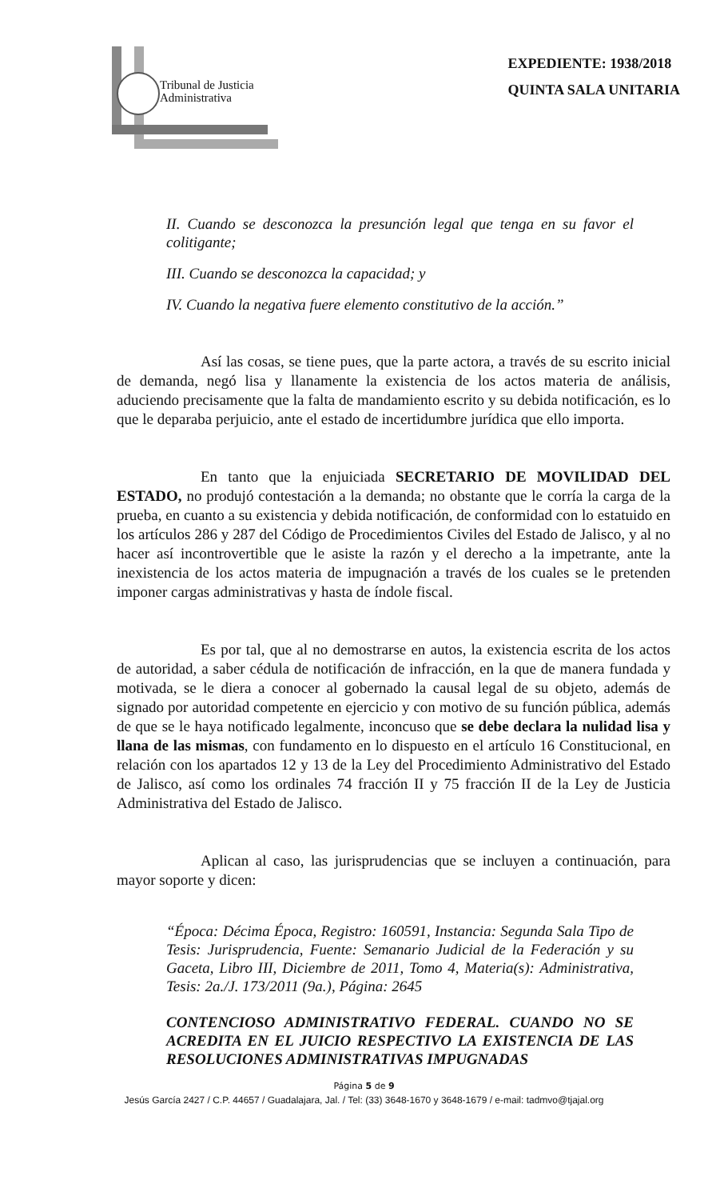Tribunal de Justicia
Administrativa
EXPEDIENTE: 1938/2018
QUINTA SALA UNITARIA
II. Cuando se desconozca la presunción legal que tenga en su favor el colitigante;
III. Cuando se desconozca la capacidad; y
IV. Cuando la negativa fuere elemento constitutivo de la acción.”
Así las cosas, se tiene pues, que la parte actora, a través de su escrito inicial de demanda, negó lisa y llanamente la existencia de los actos materia de análisis, aduciendo precisamente que la falta de mandamiento escrito y su debida notificación, es lo que le deparaba perjuicio, ante el estado de incertidumbre jurídica que ello importa.
En tanto que la enjuiciada SECRETARIO DE MOVILIDAD DEL ESTADO, no produjó contestación a la demanda; no obstante que le corría la carga de la prueba, en cuanto a su existencia y debida notificación, de conformidad con lo estatuido en los artículos 286 y 287 del Código de Procedimientos Civiles del Estado de Jalisco, y al no hacer así incontrovertible que le asiste la razón y el derecho a la impetrante, ante la inexistencia de los actos materia de impugnación a través de los cuales se le pretenden imponer cargas administrativas y hasta de índole fiscal.
Es por tal, que al no demostrarse en autos, la existencia escrita de los actos de autoridad, a saber cédula de notificación de infracción, en la que de manera fundada y motivada, se le diera a conocer al gobernado la causal legal de su objeto, además de signado por autoridad competente en ejercicio y con motivo de su función pública, además de que se le haya notificado legalmente, inconcuso que se debe declara la nulidad lisa y llana de las mismas, con fundamento en lo dispuesto en el artículo 16 Constitucional, en relación con los apartados 12 y 13 de la Ley del Procedimiento Administrativo del Estado de Jalisco, así como los ordinales 74 fracción II y 75 fracción II de la Ley de Justicia Administrativa del Estado de Jalisco.
Aplican al caso, las jurisprudencias que se incluyen a continuación, para mayor soporte y dicen:
“Época: Décima Época, Registro: 160591, Instancia: Segunda Sala Tipo de Tesis: Jurisprudencia, Fuente: Semanario Judicial de la Federación y su Gaceta, Libro III, Diciembre de 2011, Tomo 4, Materia(s): Administrativa, Tesis: 2a./J. 173/2011 (9a.), Página: 2645
CONTENCIOSO ADMINISTRATIVO FEDERAL. CUANDO NO SE ACREDITA EN EL JUICIO RESPECTIVO LA EXISTENCIA DE LAS RESOLUCIONES ADMINISTRATIVAS IMPUGNADAS
Página 5 de 9
Jesús García 2427 / C.P. 44657 / Guadalajara, Jal. / Tel: (33) 3648-1670 y 3648-1679 / e-mail: tadmvo@tjajal.org